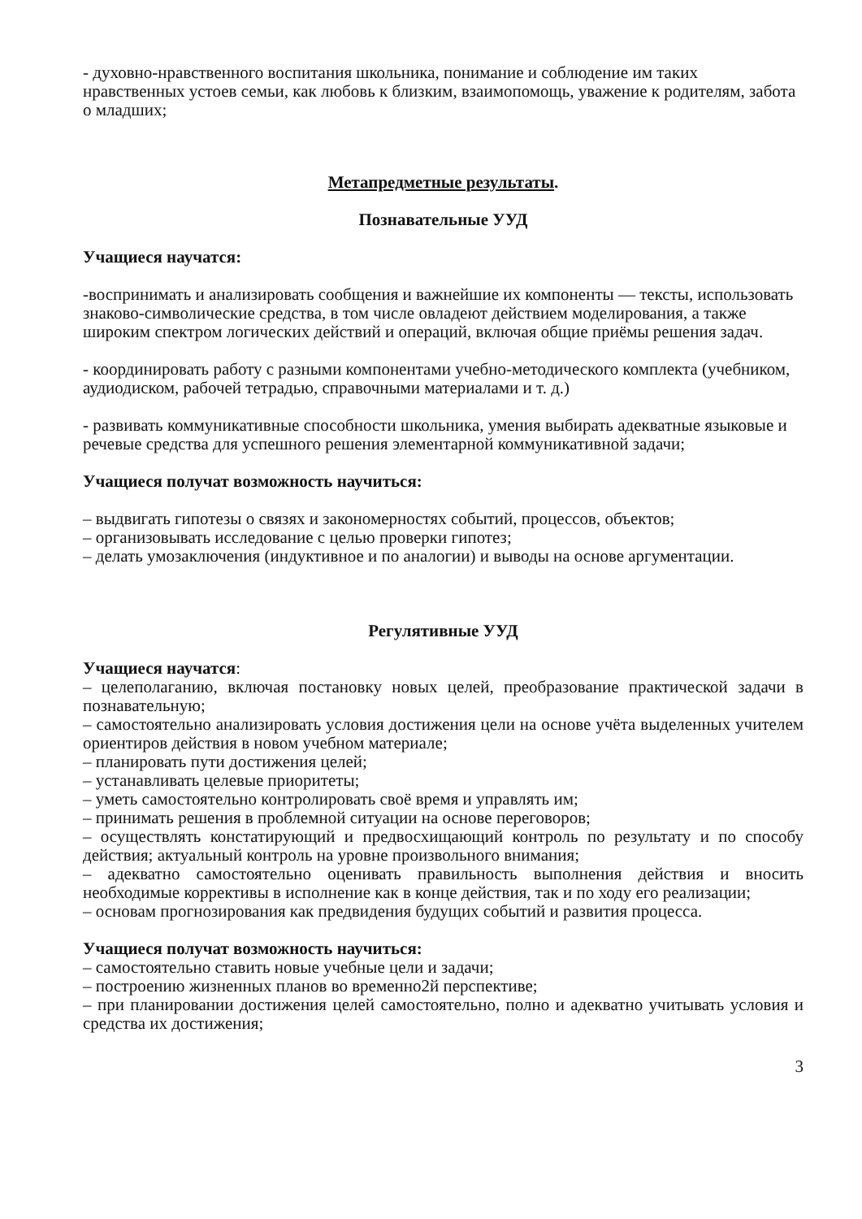- духовно-нравственного воспитания школьника, понимание и соблюдение им таких нравственных устоев семьи, как любовь к близким, взаимопомощь, уважение к родителям, забота о младших;
Метапредметные результаты.
Познавательные УУД
Учащиеся научатся:
-воспринимать и анализировать сообщения и важнейшие их компоненты — тексты, использовать знаково-символические средства, в том числе овладеют действием моделирования, а также широким спектром логических действий и операций, включая общие приёмы решения задач.
- координировать работу с разными компонентами учебно-методического комплекта (учебником, аудиодиском, рабочей тетрадью, справочными материалами и т. д.)
- развивать коммуникативные способности школьника, умения выбирать адекватные языковые и речевые средства для успешного решения элементарной коммуникативной задачи;
Учащиеся получат возможность научиться:
– выдвигать гипотезы о связях и закономерностях событий, процессов, объектов;
– организовывать исследование с целью проверки гипотез;
– делать умозаключения (индуктивное и по аналогии) и выводы на основе аргументации.
Регулятивные УУД
Учащиеся научатся:
– целеполаганию, включая постановку новых целей, преобразование практической задачи в познавательную;
– самостоятельно анализировать условия достижения цели на основе учёта выделенных учителем ориентиров действия в новом учебном материале;
– планировать пути достижения целей;
– устанавливать целевые приоритеты;
– уметь самостоятельно контролировать своё время и управлять им;
– принимать решения в проблемной ситуации на основе переговоров;
– осуществлять констатирующий и предвосхищающий контроль по результату и по способу действия; актуальный контроль на уровне произвольного внимания;
– адекватно самостоятельно оценивать правильность выполнения действия и вносить необходимые коррективы в исполнение как в конце действия, так и по ходу его реализации;
– основам прогнозирования как предвидения будущих событий и развития процесса.
Учащиеся получат возможность научиться:
– самостоятельно ставить новые учебные цели и задачи;
– построению жизненных планов во временно2й перспективе;
– при планировании достижения целей самостоятельно, полно и адекватно учитывать условия и средства их достижения;
3